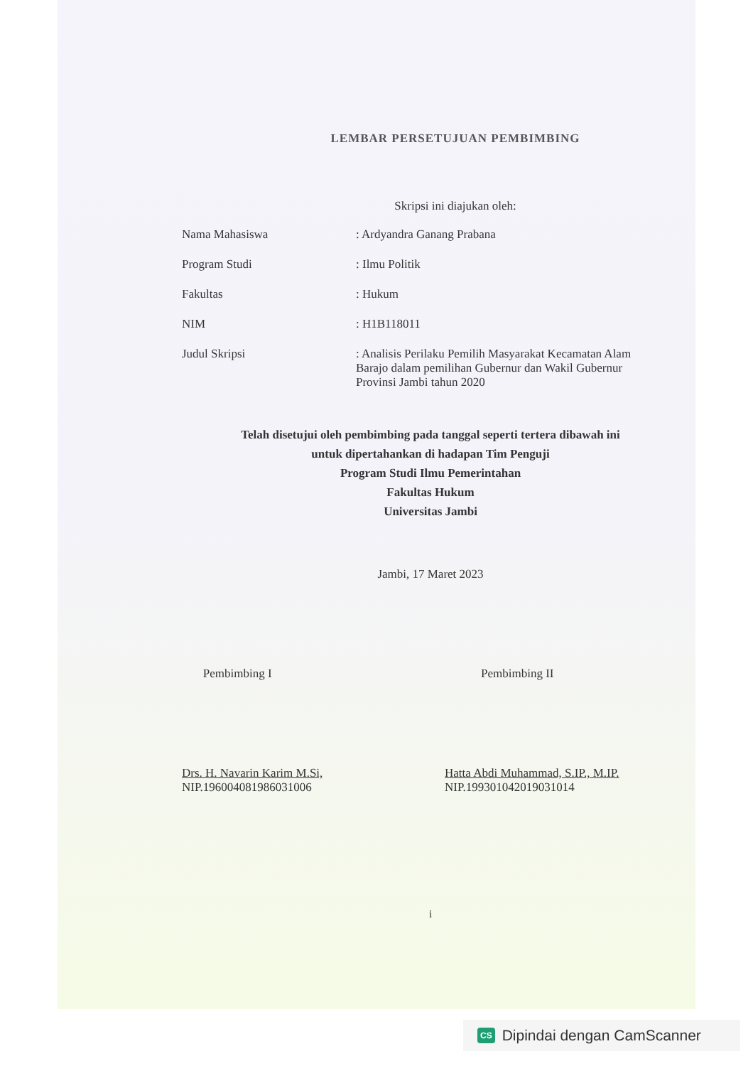LEMBAR PERSETUJUAN PEMBIMBING
Skripsi ini diajukan oleh:
Nama Mahasiswa : Ardyandra Ganang Prabana
Program Studi : Ilmu Politik
Fakultas : Hukum
NIM : H1B118011
Judul Skripsi : Analisis Perilaku Pemilih Masyarakat Kecamatan Alam Barajo dalam pemilihan Gubernur dan Wakil Gubernur Provinsi Jambi tahun 2020
Telah disetujui oleh pembimbing pada tanggal seperti tertera dibawah ini
untuk dipertahankan di hadapan Tim Penguji
Program Studi Ilmu Pemerintahan
Fakultas Hukum
Universitas Jambi
Jambi, 17 Maret 2023
Pembimbing I
Drs. H. Navarin Karim M.Si,
NIP.196004081986031006
Pembimbing II
Hatta Abdi Muhammad, S.IP., M.IP.
NIP.199301042019031014
i
CS Dipindai dengan CamScanner